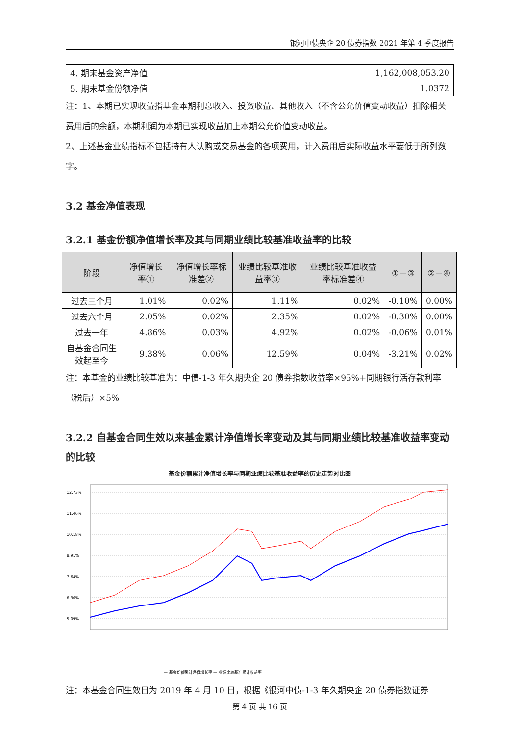银河中债央企 20 债券指数 2021 年第 4 季度报告
| 4. 期末基金资产净值 | 1,162,008,053.20 |
| 5. 期末基金份额净值 | 1.0372 |
注：1、本期已实现收益指基金本期利息收入、投资收益、其他收入（不含公允价值变动收益）扣除相关费用后的余额，本期利润为本期已实现收益加上本期公允价值变动收益。
2、上述基金业绩指标不包括持有人认购或交易基金的各项费用，计入费用后实际收益水平要低于所列数字。
3.2 基金净值表现
3.2.1 基金份额净值增长率及其与同期业绩比较基准收益率的比较
| 阶段 | 净值增长率① | 净值增长率标准差② | 业绩比较基准收益率③ | 业绩比较基准收益率标准差④ | ①－③ | ②－④ |
| --- | --- | --- | --- | --- | --- | --- |
| 过去三个月 | 1.01% | 0.02% | 1.11% | 0.02% | -0.10% | 0.00% |
| 过去六个月 | 2.05% | 0.02% | 2.35% | 0.02% | -0.30% | 0.00% |
| 过去一年 | 4.86% | 0.03% | 4.92% | 0.02% | -0.06% | 0.01% |
| 自基金合同生效起至今 | 9.38% | 0.06% | 12.59% | 0.04% | -3.21% | 0.02% |
注：本基金的业绩比较基准为：中债-1-3 年久期央企 20 债券指数收益率×95%+同期银行活存款利率（税后）×5%
3.2.2 自基金合同生效以来基金累计净值增长率变动及其与同期业绩比较基准收益率变动的比较
基金份额累计净值增长率与同期业绩比较基准收益率的历史走势对比图
12.73%
11.46%
10.18%
8.91%
7.64%
6.36%
5.09%
— 基金份额累计净值增长率 — 业绩比较基准累计收益率
注：本基金合同生效日为 2019 年 4 月 10 日，根据《银河中债-1-3 年久期央企 20 债券指数证券
第 4 页 共 16 页